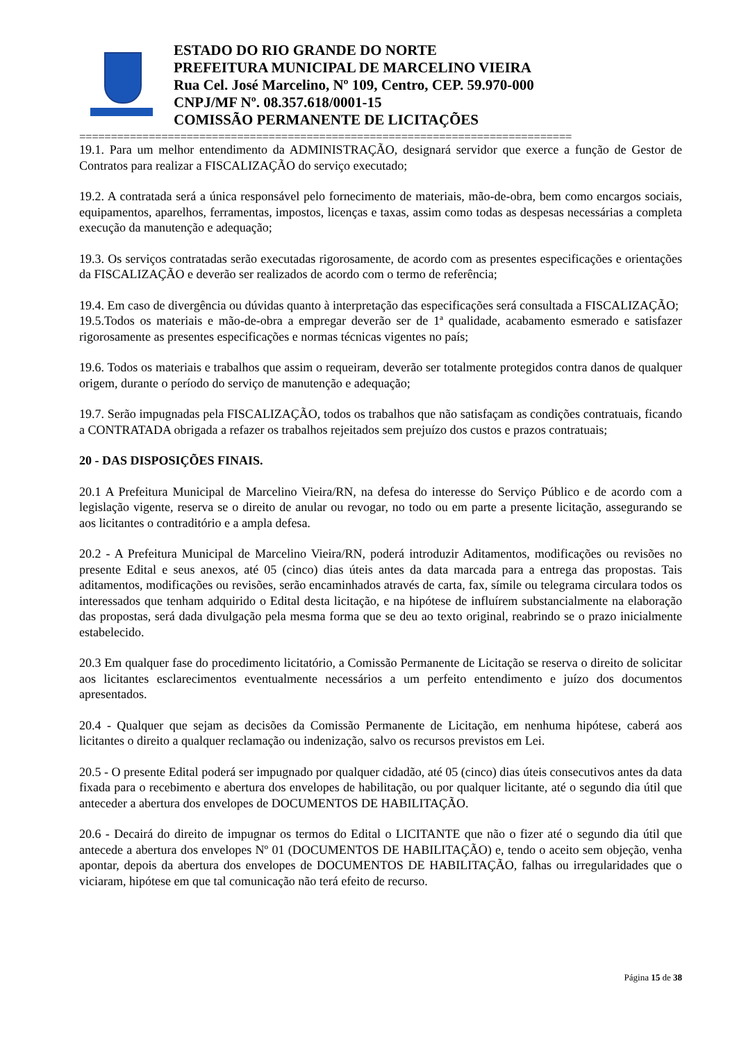ESTADO DO RIO GRANDE DO NORTE
PREFEITURA MUNICIPAL DE MARCELINO VIEIRA
Rua Cel. José Marcelino, Nº 109, Centro, CEP. 59.970-000
CNPJ/MF Nº. 08.357.618/0001-15
COMISSÃO PERMANENTE DE LICITAÇÕES
==============================================================================
19.1. Para um melhor entendimento da ADMINISTRAÇÃO, designará servidor que exerce a função de Gestor de Contratos para realizar a FISCALIZAÇÃO do serviço executado;
19.2. A contratada será a única responsável pelo fornecimento de materiais, mão-de-obra, bem como encargos sociais, equipamentos, aparelhos, ferramentas, impostos, licenças e taxas, assim como todas as despesas necessárias a completa execução da manutenção e adequação;
19.3. Os serviços contratadas serão executadas rigorosamente, de acordo com as presentes especificações e orientações da FISCALIZAÇÃO e deverão ser realizados de acordo com o termo de referência;
19.4. Em caso de divergência ou dúvidas quanto à interpretação das especificações será consultada a FISCALIZAÇÃO;
19.5.Todos os materiais e mão-de-obra a empregar deverão ser de 1ª qualidade, acabamento esmerado e satisfazer rigorosamente as presentes especificações e normas técnicas vigentes no país;
19.6. Todos os materiais e trabalhos que assim o requeiram, deverão ser totalmente protegidos contra danos de qualquer origem, durante o período do serviço de manutenção e adequação;
19.7. Serão impugnadas pela FISCALIZAÇÃO, todos os trabalhos que não satisfaçam as condições contratuais, ficando a CONTRATADA obrigada a refazer os trabalhos rejeitados sem prejuízo dos custos e prazos contratuais;
20 - DAS DISPOSIÇÕES FINAIS.
20.1 A Prefeitura Municipal de Marcelino Vieira/RN, na defesa do interesse do Serviço Público e de acordo com a legislação vigente, reserva se o direito de anular ou revogar, no todo ou em parte a presente licitação, assegurando se aos licitantes o contraditório e a ampla defesa.
20.2 - A Prefeitura Municipal de Marcelino Vieira/RN, poderá introduzir Aditamentos, modificações ou revisões no presente Edital e seus anexos, até 05 (cinco) dias úteis antes da data marcada para a entrega das propostas. Tais aditamentos, modificações ou revisões, serão encaminhados através de carta, fax, símile ou telegrama circulara todos os interessados que tenham adquirido o Edital desta licitação, e na hipótese de influírem substancialmente na elaboração das propostas, será dada divulgação pela mesma forma que se deu ao texto original, reabrindo se o prazo inicialmente estabelecido.
20.3 Em qualquer fase do procedimento licitatório, a Comissão Permanente de Licitação se reserva o direito de solicitar aos licitantes esclarecimentos eventualmente necessários a um perfeito entendimento e juízo dos documentos apresentados.
20.4 - Qualquer que sejam as decisões da Comissão Permanente de Licitação, em nenhuma hipótese, caberá aos licitantes o direito a qualquer reclamação ou indenização, salvo os recursos previstos em Lei.
20.5 - O presente Edital poderá ser impugnado por qualquer cidadão, até 05 (cinco) dias úteis consecutivos antes da data fixada para o recebimento e abertura dos envelopes de habilitação, ou por qualquer licitante, até o segundo dia útil que anteceder a abertura dos envelopes de DOCUMENTOS DE HABILITAÇÃO.
20.6 - Decairá do direito de impugnar os termos do Edital o LICITANTE que não o fizer até o segundo dia útil que antecede a abertura dos envelopes Nº 01 (DOCUMENTOS DE HABILITAÇÃO) e, tendo o aceito sem objeção, venha apontar, depois da abertura dos envelopes de DOCUMENTOS DE HABILITAÇÃO, falhas ou irregularidades que o viciaram, hipótese em que tal comunicação não terá efeito de recurso.
Página 15 de 38